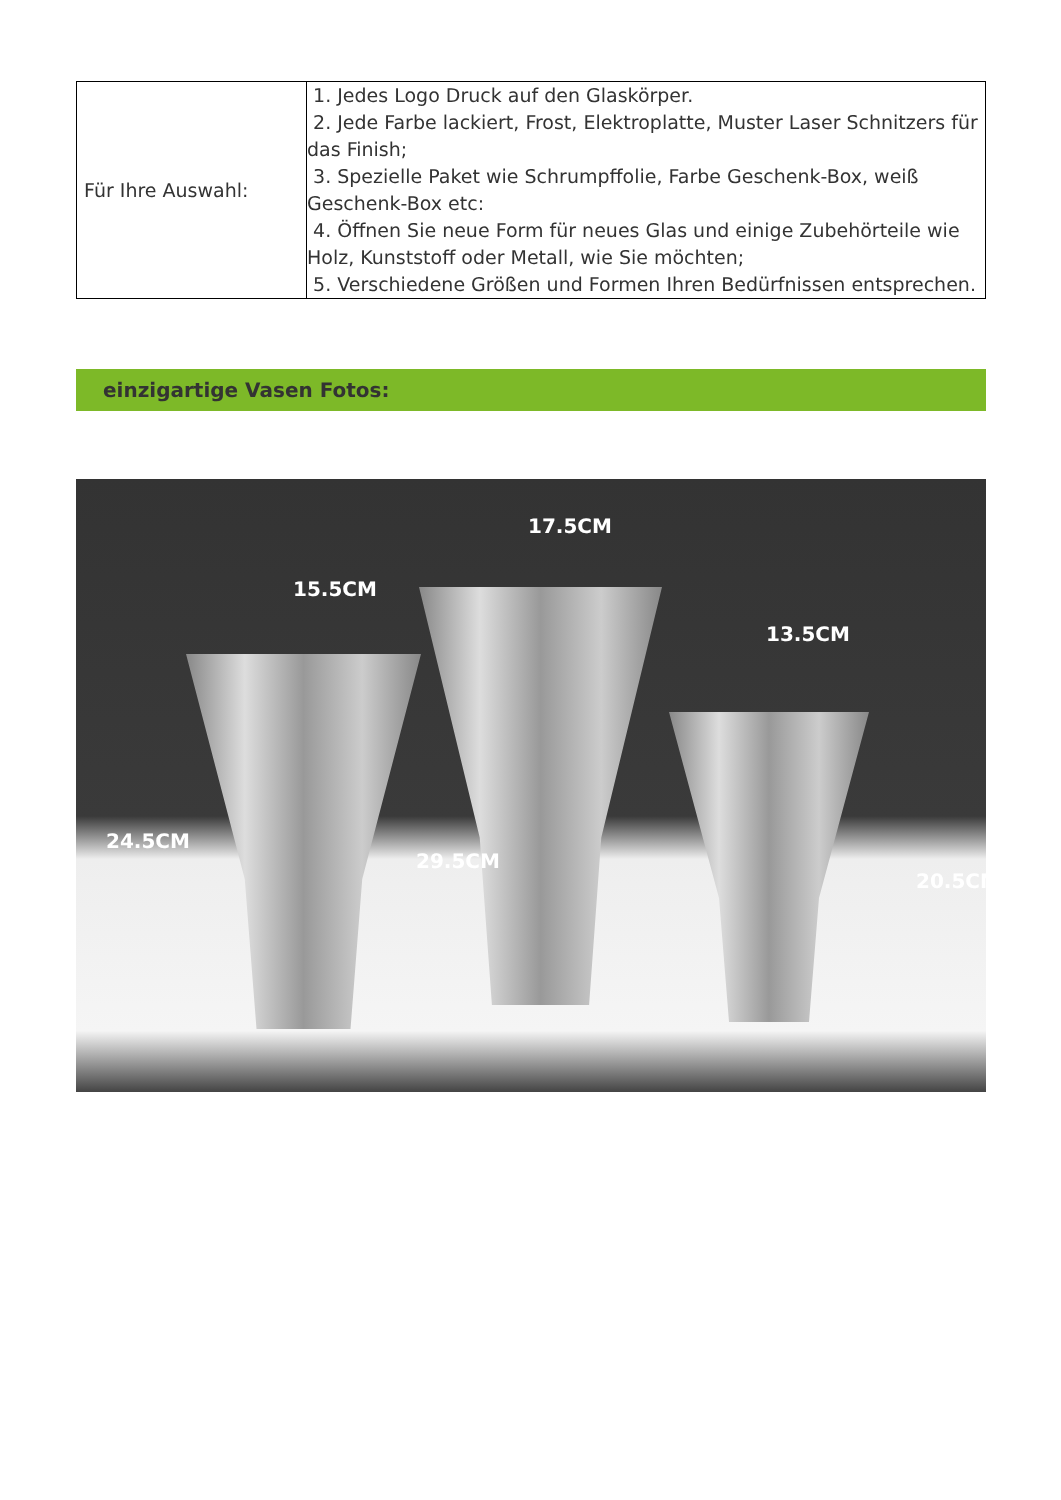| Für Ihre Auswahl: | 1. Jedes Logo Druck auf den Glaskörper. 2. Jede Farbe lackiert, Frost, Elektroplatte, Muster Laser Schnitzers für das Finish; 3. Spezielle Paket wie Schrumpffolie, Farbe Geschenk-Box, weiß Geschenk-Box etc: 4. Öffnen Sie neue Form für neues Glas und einige Zubehörteile wie Holz, Kunststoff oder Metall, wie Sie möchten; 5. Verschiedene Größen und Formen Ihren Bedürfnissen entsprechen. |
einzigartige Vasen Fotos:
17.5CM
15.5CM
13.5CM
24.5CM
29.5CM
20.5CM